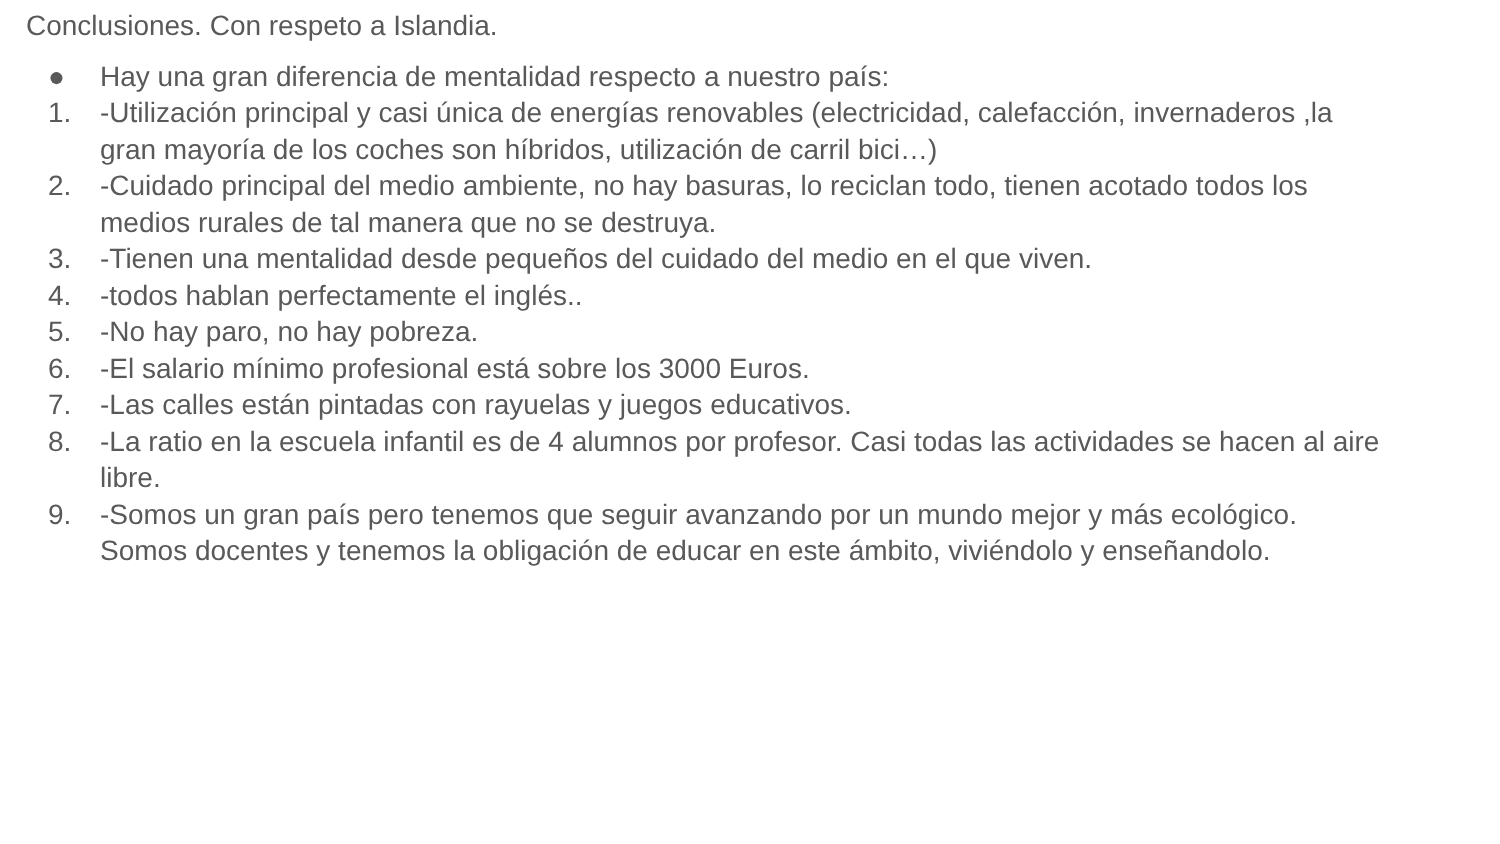Conclusiones. Con respeto a Islandia.
● Hay una gran diferencia de mentalidad respecto a nuestro país:
1. -Utilización principal y casi única de energías renovables (electricidad, calefacción, invernaderos ,la gran mayoría de los coches son híbridos, utilización de carril bici…)
2. -Cuidado principal del medio ambiente, no hay basuras, lo reciclan todo, tienen acotado todos los medios rurales de tal manera que no se destruya.
3. -Tienen una mentalidad desde pequeños del cuidado del medio en el que viven.
4. -todos hablan perfectamente el inglés..
5. -No hay paro, no hay pobreza.
6. -El salario mínimo profesional está sobre los 3000 Euros.
7. -Las calles están pintadas con rayuelas y juegos educativos.
8. -La ratio en la escuela infantil es de 4 alumnos por profesor. Casi todas las actividades se hacen al aire libre.
9. -Somos un gran país pero tenemos que seguir avanzando por un mundo mejor y más ecológico. Somos docentes y tenemos la obligación de educar en este ámbito, viviéndolo y enseñandolo.